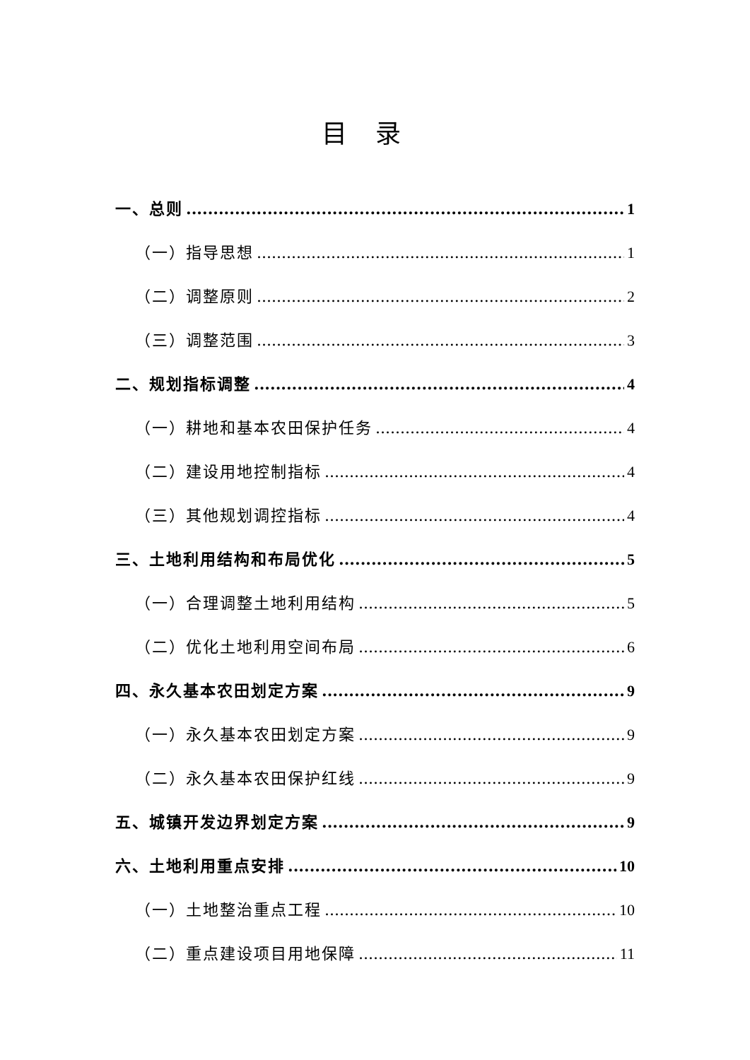目录
一、总则 1
（一）指导思想 1
（二）调整原则 2
（三）调整范围 3
二、规划指标调整 4
（一）耕地和基本农田保护任务 4
（二）建设用地控制指标 4
（三）其他规划调控指标 4
三、土地利用结构和布局优化 5
（一）合理调整土地利用结构 5
（二）优化土地利用空间布局 6
四、永久基本农田划定方案 9
（一）永久基本农田划定方案 9
（二）永久基本农田保护红线 9
五、城镇开发边界划定方案 9
六、土地利用重点安排 10
（一）土地整治重点工程 10
（二）重点建设项目用地保障 11